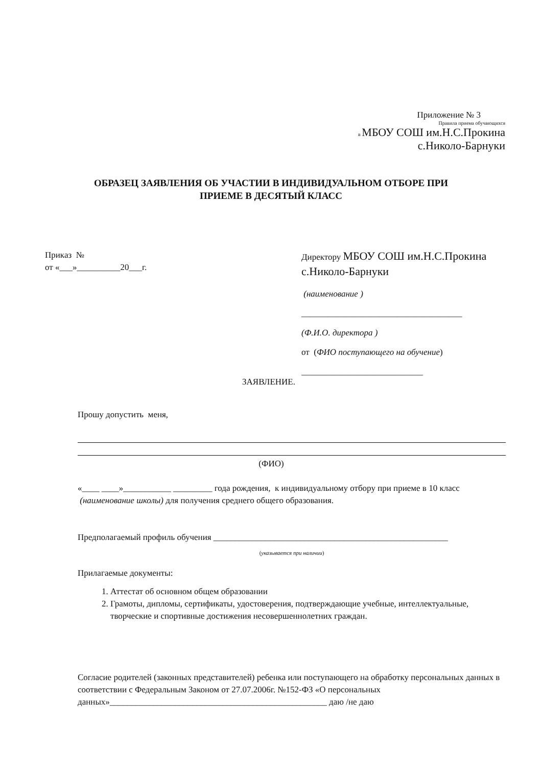Приложение № 3
Правила приема обучающихся
в МБОУ СОШ им.Н.С.Прокина
с.Николо-Барнуки
ОБРАЗЕЦ ЗАЯВЛЕНИЯ ОБ УЧАСТИИ В ИНДИВИДУАЛЬНОМ ОТБОРЕ ПРИ
ПРИЕМЕ В ДЕСЯТЫЙ КЛАСС
Приказ №
от «___»__________20___г.
Директору МБОУ СОШ им.Н.С.Прокина с.Николо-Барнуки
(наименование )
_____________________________________
(Ф.И.О. директора )
от (ФИО поступающего на обучение)
____________________________
ЗАЯВЛЕНИЕ.
Прошу допустить меня,
(ФИО)
«____ ____»___________ _________ года рождения, к индивидуальному отбору при приеме в 10 класс (наименование школы) для получения среднего общего образования.
Предполагаемый профиль обучения ______________________________________________________
(указывается при наличии)
Прилагаемые документы:
1. Аттестат об основном общем образовании
2. Грамоты, дипломы, сертификаты, удостоверения, подтверждающие учебные, интеллектуальные, творческие и спортивные достижения несовершеннолетних граждан.
Согласие родителей (законных представителей) ребенка или поступающего на обработку персональных данных в соответствии с Федеральным Законом от 27.07.2006г. №152-ФЗ «О персональных данных»__________________________________________________ даю /не даю